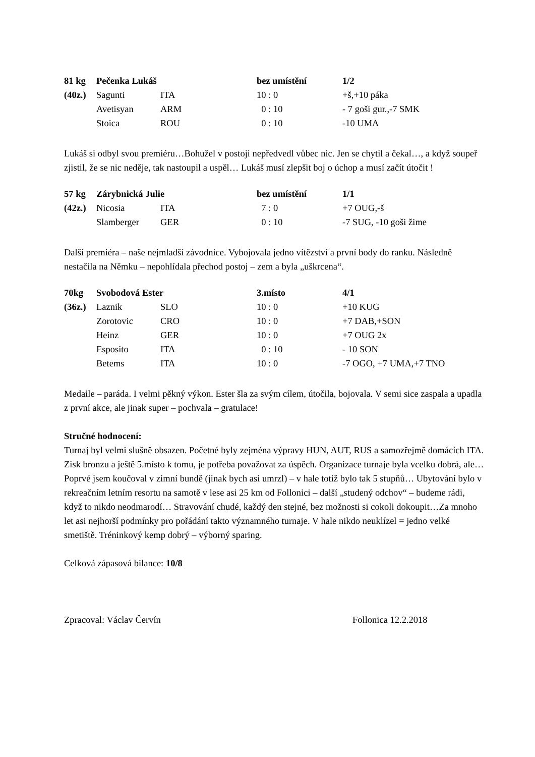| 81 kg | Pečenka Lukáš | | bez umístění | 1/2 |
| (40z.) | Sagunti | ITA | 10 : 0 | +š,+10 páka |
| | Avetisyan | ARM | 0 : 10 | - 7 goši gur.,-7 SMK |
| | Stoica | ROU | 0 : 10 | -10 UMA |
Lukáš si odbyl svou premiéru…Bohužel v postoji nepředvedl vůbec nic. Jen se chytil a čekal…, a když soupeř zjistil, že se nic neděje, tak nastoupil a uspěl… Lukáš musí zlepšit boj o úchop a musí začít útočit !
| 57 kg | Zárybnická Julie | | bez umístění | 1/1 |
| (42z.) | Nicosia | ITA | 7 : 0 | +7 OUG,-š |
| | Slamberger | GER | 0 : 10 | -7 SUG, -10 goši žime |
Další premiéra – naše nejmladší závodnice. Vybojovala jedno vítězství a první body do ranku. Následně nestačila na Němku – nepohlídala přechod postoj – zem a byla „uškrcena“.
| 70kg | Svobodová Ester | | 3.místo | 4/1 |
| (36z.) | Laznik | SLO | 10 : 0 | +10 KUG |
| | Zorotovic | CRO | 10 : 0 | +7 DAB,+SON |
| | Heinz | GER | 10 : 0 | +7 OUG 2x |
| | Esposito | ITA | 0 : 10 | - 10 SON |
| | Betems | ITA | 10 : 0 | -7 OGO, +7 UMA,+7 TNO |
Medaile – paráda. I velmi pěkný výkon. Ester šla za svým cílem, útočila, bojovala. V semi sice zaspala a upadla z první akce, ale jinak super – pochvala – gratulace!
Stručné hodnocení:
Turnaj byl velmi slušně obsazen. Početné byly zejména výpravy HUN, AUT, RUS a samozřejmě domácích ITA. Zisk bronzu a ještě 5.místo k tomu, je potřeba považovat za úspěch. Organizace turnaje byla vcelku dobrá, ale… Poprvé jsem koučoval v zimní bundě (jinak bych asi umrzl) – v hale totiž bylo tak 5 stupňů… Ubytování bylo v rekreačním letním resortu na samotě v lese asi 25 km od Follonici – další „studený odchov“ – budeme rádi, když to nikdo neodmarodí… Stravování chudé, každý den stejné, bez možnosti si cokoli dokoupit…Za mnoho let asi nejhorší podmínky pro pořádání takto významného turnaje. V hale nikdo neuklízel = jedno velké smetiště. Tréninkový kemp dobrý – výborný sparing.
Celková zápasová bilance: 10/8
Zpracoval: Václav Červín Follonica 12.2.2018